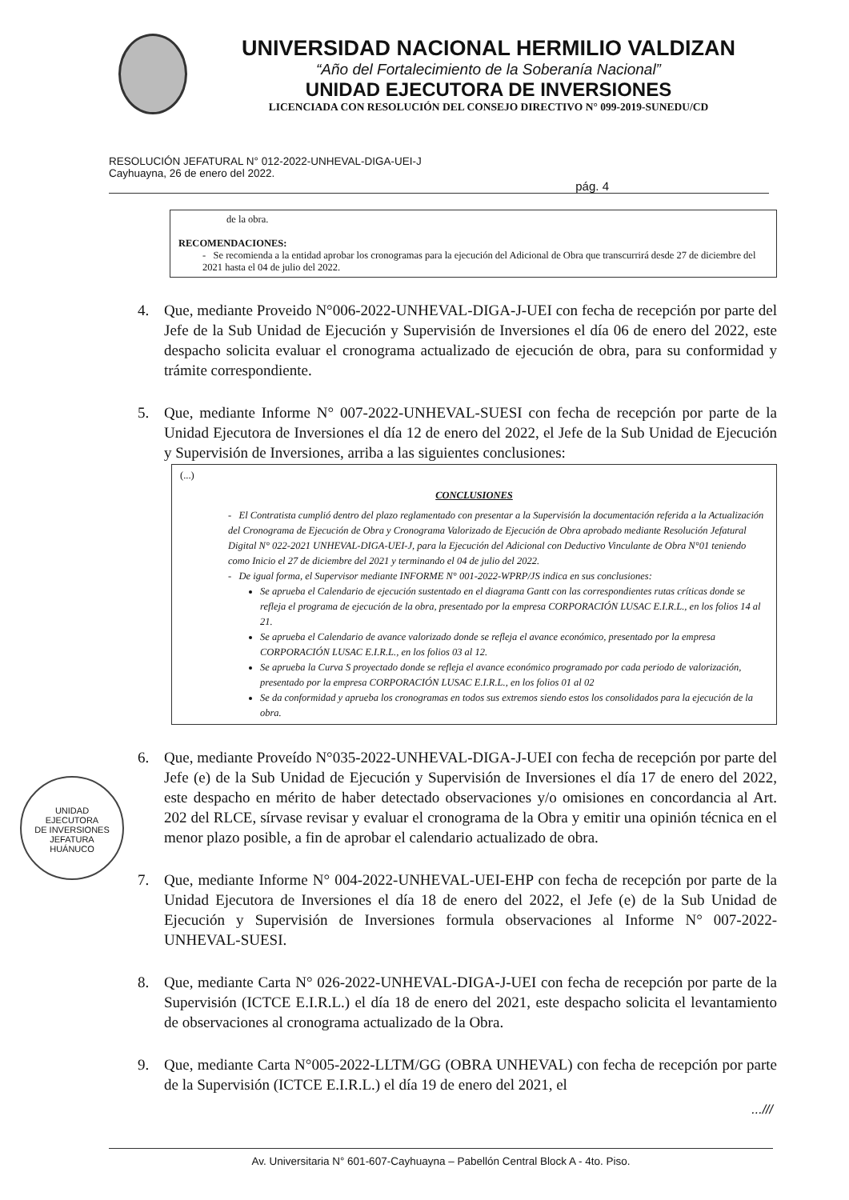UNIVERSIDAD NACIONAL HERMILIO VALDIZAN
“Año del Fortalecimiento de la Soberanía Nacional”
UNIDAD EJECUTORA DE INVERSIONES
LICENCIADA CON RESOLUCIÓN DEL CONSEJO DIRECTIVO N° 099-2019-SUNEDU/CD
RESOLUCIÓN JEFATURAL N° 012-2022-UNHEVAL-DIGA-UEI-J
Cayhuayna, 26 de enero del 2022.
pág. 4
de la obra.
RECOMENDACIONES:
- Se recomienda a la entidad aprobar los cronogramas para la ejecución del Adicional de Obra que transcurrirá desde 27 de diciembre del 2021 hasta el 04 de julio del 2022.
4. Que, mediante Proveido N°006-2022-UNHEVAL-DIGA-J-UEI con fecha de recepción por parte del Jefe de la Sub Unidad de Ejecución y Supervisión de Inversiones el día 06 de enero del 2022, este despacho solicita evaluar el cronograma actualizado de ejecución de obra, para su conformidad y trámite correspondiente.
5. Que, mediante Informe N° 007-2022-UNHEVAL-SUESI con fecha de recepción por parte de la Unidad Ejecutora de Inversiones el día 12 de enero del 2022, el Jefe de la Sub Unidad de Ejecución y Supervisión de Inversiones, arriba a las siguientes conclusiones:
(...)
CONCLUSIONES
- El Contratista cumplió dentro del plazo reglamentado con presentar a la Supervisión la documentación referida a la Actualización del Cronograma de Ejecución de Obra y Cronograma Valorizado de Ejecución de Obra aprobado mediante Resolución Jefatural Digital N° 022-2021 UNHEVAL-DIGA-UEI-J, para la Ejecución del Adicional con Deductivo Vinculante de Obra N°01 teniendo como Inicio el 27 de diciembre del 2021 y terminando el 04 de julio del 2022.
- De igual forma, el Supervisor mediante INFORME N° 001-2022-WPRP/JS indica en sus conclusiones:
Se aprueba el Calendario de ejecución sustentado en el diagrama Gantt con las correspondientes rutas críticas donde se refleja el programa de ejecución de la obra, presentado por la empresa CORPORACIÓN LUSAC E.I.R.L., en los folios 14 al 21.
Se aprueba el Calendario de avance valorizado donde se refleja el avance económico, presentado por la empresa CORPORACIÓN LUSAC E.I.R.L., en los folios 03 al 12.
Se aprueba la Curva S proyectado donde se refleja el avance económico programado por cada periodo de valorización, presentado por la empresa CORPORACIÓN LUSAC E.I.R.L., en los folios 01 al 02
Se da conformidad y aprueba los cronogramas en todos sus extremos siendo estos los consolidados para la ejecución de la obra.
UNIDAD
EJECUTORA
DE INVERSIONES
JEFATURA
HUÁNUCO
6. Que, mediante Proveído N°035-2022-UNHEVAL-DIGA-J-UEI con fecha de recepción por parte del Jefe (e) de la Sub Unidad de Ejecución y Supervisión de Inversiones el día 17 de enero del 2022, este despacho en mérito de haber detectado observaciones y/o omisiones en concordancia al Art. 202 del RLCE, sírvase revisar y evaluar el cronograma de la Obra y emitir una opinión técnica en el menor plazo posible, a fin de aprobar el calendario actualizado de obra.
7. Que, mediante Informe N° 004-2022-UNHEVAL-UEI-EHP con fecha de recepción por parte de la Unidad Ejecutora de Inversiones el día 18 de enero del 2022, el Jefe (e) de la Sub Unidad de Ejecución y Supervisión de Inversiones formula observaciones al Informe N° 007-2022-UNHEVAL-SUESI.
8. Que, mediante Carta N° 026-2022-UNHEVAL-DIGA-J-UEI con fecha de recepción por parte de la Supervisión (ICTCE E.I.R.L.) el día 18 de enero del 2021, este despacho solicita el levantamiento de observaciones al cronograma actualizado de la Obra.
9. Que, mediante Carta N°005-2022-LLTM/GG (OBRA UNHEVAL) con fecha de recepción por parte de la Supervisión (ICTCE E.I.R.L.) el día 19 de enero del 2021, el
...///
Av. Universitaria N° 601-607-Cayhuayna – Pabellón Central Block A - 4to. Piso.